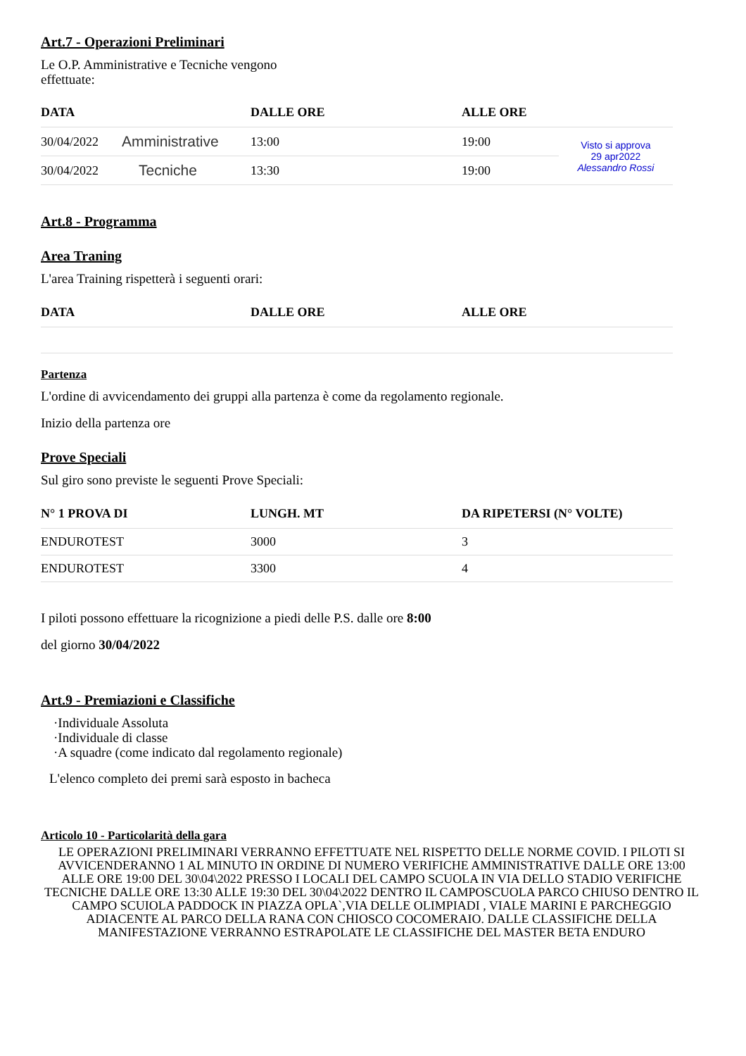Art.7 - Operazioni Preliminari
Le O.P. Amministrative e Tecniche vengono
effettuate:
| DATA | | DALLE ORE | ALLE ORE | |
| --- | --- | --- | --- | --- |
| 30/04/2022 | Amministrative | 13:00 | 19:00 | Visto si approva 29 apr2022 Alessandro Rossi |
| 30/04/2022 | Tecniche | 13:30 | 19:00 | |
Art.8 - Programma
Area Traning
L'area Training rispetterà i seguenti orari:
| DATA | DALLE ORE | ALLE ORE |
| --- | --- | --- |
Partenza
L'ordine di avvicendamento dei gruppi alla partenza è come da regolamento regionale.
Inizio della partenza ore
Prove Speciali
Sul giro sono previste le seguenti Prove Speciali:
| N° 1 PROVA DI | LUNGH. MT | DA RIPETERSI (N° VOLTE) |
| --- | --- | --- |
| ENDUROTEST | 3000 | 3 |
| ENDUROTEST | 3300 | 4 |
I piloti possono effettuare la ricognizione a piedi delle P.S. dalle ore 8:00
del giorno 30/04/2022
Art.9 - Premiazioni e Classifiche
·Individuale Assoluta
·Individuale di classe
·A squadre (come indicato dal regolamento regionale)
L'elenco completo dei premi sarà esposto in bacheca
Articolo 10 - Particolarità della gara
LE OPERAZIONI PRELIMINARI VERRANNO EFFETTUATE NEL RISPETTO DELLE NORME COVID. I PILOTI SI AVVICENDERANNO 1 AL MINUTO IN ORDINE DI NUMERO VERIFICHE AMMINISTRATIVE DALLE ORE 13:00 ALLE ORE 19:00 DEL 30\04\2022 PRESSO I LOCALI DEL CAMPO SCUOLA IN VIA DELLO STADIO VERIFICHE TECNICHE DALLE ORE 13:30 ALLE 19:30 DEL 30\04\2022 DENTRO IL CAMPOSCUOLA PARCO CHIUSO DENTRO IL CAMPO SCUIOLA PADDOCK IN PIAZZA OPLA`,VIA DELLE OLIMPIADI , VIALE MARINI E PARCHEGGIO ADIACENTE AL PARCO DELLA RANA CON CHIOSCO COCOMERAIO. DALLE CLASSIFICHE DELLA MANIFESTAZIONE VERRANNO ESTRAPOLATE LE CLASSIFICHE DEL MASTER BETA ENDURO